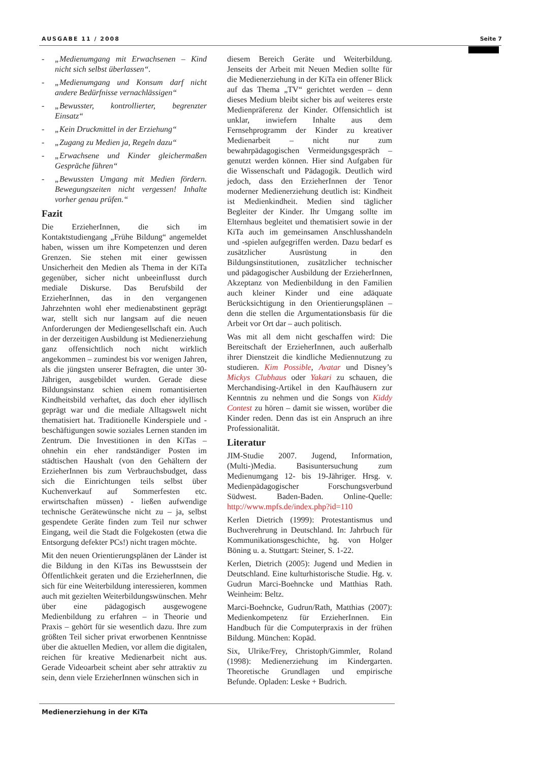AUSGABE 11 / 2008 Seite 7
- „Medienumgang mit Erwachsenen – Kind nicht sich selbst überlassen“.
- „Medienumgang und Konsum darf nicht andere Bedürfnisse vernachlässigen“
- „Bewusster, kontrollierter, begrenzter Einsatz“
- „Kein Druckmittel in der Erziehung“
- „Zugang zu Medien ja, Regeln dazu“
- „Erwachsene und Kinder gleichermaßen Gespräche führen“
- „Bewussten Umgang mit Medien fördern. Bewegungszeiten nicht vergessen! Inhalte vorher genau prüfen.“
Fazit
Die ErzieherInnen, die sich im Kontaktstudiengang „Frühe Bildung“ angemeldet haben, wissen um ihre Kompetenzen und deren Grenzen. Sie stehen mit einer gewissen Unsicherheit den Medien als Thema in der KiTa gegenüber, sicher nicht unbeeinflusst durch mediale Diskurse. Das Berufsbild der ErzieherInnen, das in den vergangenen Jahrzehnten wohl eher medienabstinent geprägt war, stellt sich nur langsam auf die neuen Anforderungen der Mediengesellschaft ein. Auch in der derzeitigen Ausbildung ist Medienerziehung ganz offensichtlich noch nicht wirklich angekommen – zumindest bis vor wenigen Jahren, als die jüngsten unserer Befragten, die unter 30-Jährigen, ausgebildet wurden. Gerade diese Bildungsinstanz schien einem romantisierten Kindheitsbild verhaftet, das doch eher idyllisch geprägt war und die mediale Alltagswelt nicht thematisiert hat. Traditionelle Kinderspiele und -beschäftigungen sowie soziales Lernen standen im Zentrum. Die Investitionen in den KiTas – ohnehin ein eher randständiger Posten im städtischen Haushalt (von den Gehältern der ErzieherInnen bis zum Verbrauchsbudget, dass sich die Einrichtungen teils selbst über Kuchenverkauf auf Sommerfesten etc. erwirtschaften müssen) - ließen aufwendige technische Gerätewünsche nicht zu – ja, selbst gespendete Geräte finden zum Teil nur schwer Eingang, weil die Stadt die Folgekosten (etwa die Entsorgung defekter PCs!) nicht tragen möchte.
Mit den neuen Orientierungsplänen der Länder ist die Bildung in den KiTas ins Bewusstsein der Öffentlichkeit geraten und die ErzieherInnen, die sich für eine Weiterbildung interessieren, kommen auch mit gezielten Weiterbildungswünschen. Mehr über eine pädagogisch ausgewogene Medienbildung zu erfahren – in Theorie und Praxis – gehört für sie wesentlich dazu. Ihre zum größten Teil sicher privat erworbenen Kenntnisse über die aktuellen Medien, vor allem die digitalen, reichen für kreative Medienarbeit nicht aus. Gerade Videoarbeit scheint aber sehr attraktiv zu sein, denn viele ErzieherInnen wünschen sich in
diesem Bereich Geräte und Weiterbildung. Jenseits der Arbeit mit Neuen Medien sollte für die Medienerziehung in der KiTa ein offener Blick auf das Thema „TV“ gerichtet werden – denn dieses Medium bleibt sicher bis auf weiteres erste Medienpräferenz der Kinder. Offensichtlich ist unklar, inwiefern Inhalte aus dem Fernsehprogramm der Kinder zu kreativer Medienarbeit – nicht nur zum bewahrpädagogischen Vermeidungsgespräch – genutzt werden können. Hier sind Aufgaben für die Wissenschaft und Pädagogik. Deutlich wird jedoch, dass den ErzieherInnen der Tenor moderner Medienerziehung deutlich ist: Kindheit ist Medienkindheit. Medien sind täglicher Begleiter der Kinder. Ihr Umgang sollte im Elternhaus begleitet und thematisiert sowie in der KiTa auch im gemeinsamen Anschlusshandeln und -spielen aufgegriffen werden. Dazu bedarf es zusätzlicher Ausrüstung in den Bildungsinstitutionen, zusätzlicher technischer und pädagogischer Ausbildung der ErzieherInnen, Akzeptanz von Medienbildung in den Familien auch kleiner Kinder und eine adäquate Berücksichtigung in den Orientierungsplänen – denn die stellen die Argumentationsbasis für die Arbeit vor Ort dar – auch politisch.
Was mit all dem nicht geschaffen wird: Die Bereitschaft der ErzieherInnen, auch außerhalb ihrer Dienstzeit die kindliche Mediennutzung zu studieren. Kim Possible, Avatar und Disney’s Mickys Clubhaus oder Yakari zu schauen, die Merchandising-Artikel in den Kaufhäusern zur Kenntnis zu nehmen und die Songs von Kiddy Contest zu hören – damit sie wissen, worüber die Kinder reden. Denn das ist ein Anspruch an ihre Professionalität.
Literatur
JIM-Studie 2007. Jugend, Information, (Multi-)Media. Basisuntersuchung zum Medienumgang 12- bis 19-Jähriger. Hrsg. v. Medienpädagogischer Forschungsverbund Südwest. Baden-Baden. Online-Quelle: http://www.mpfs.de/index.php?id=110
Kerlen Dietrich (1999): Protestantismus und Buchverehrung in Deutschland. In: Jahrbuch für Kommunikationsgeschichte, hg. von Holger Böning u. a. Stuttgart: Steiner, S. 1-22.
Kerlen, Dietrich (2005): Jugend und Medien in Deutschland. Eine kulturhistorische Studie. Hg. v. Gudrun Marci-Boehncke und Matthias Rath. Weinheim: Beltz.
Marci-Boehncke, Gudrun/Rath, Matthias (2007): Medienkompetenz für ErzieherInnen. Ein Handbuch für die Computerpraxis in der frühen Bildung. München: Kopäd.
Six, Ulrike/Frey, Christoph/Gimmler, Roland (1998): Medienerziehung im Kindergarten. Theoretische Grundlagen und empirische Befunde. Opladen: Leske + Budrich.
Medienerziehung in der KiTa